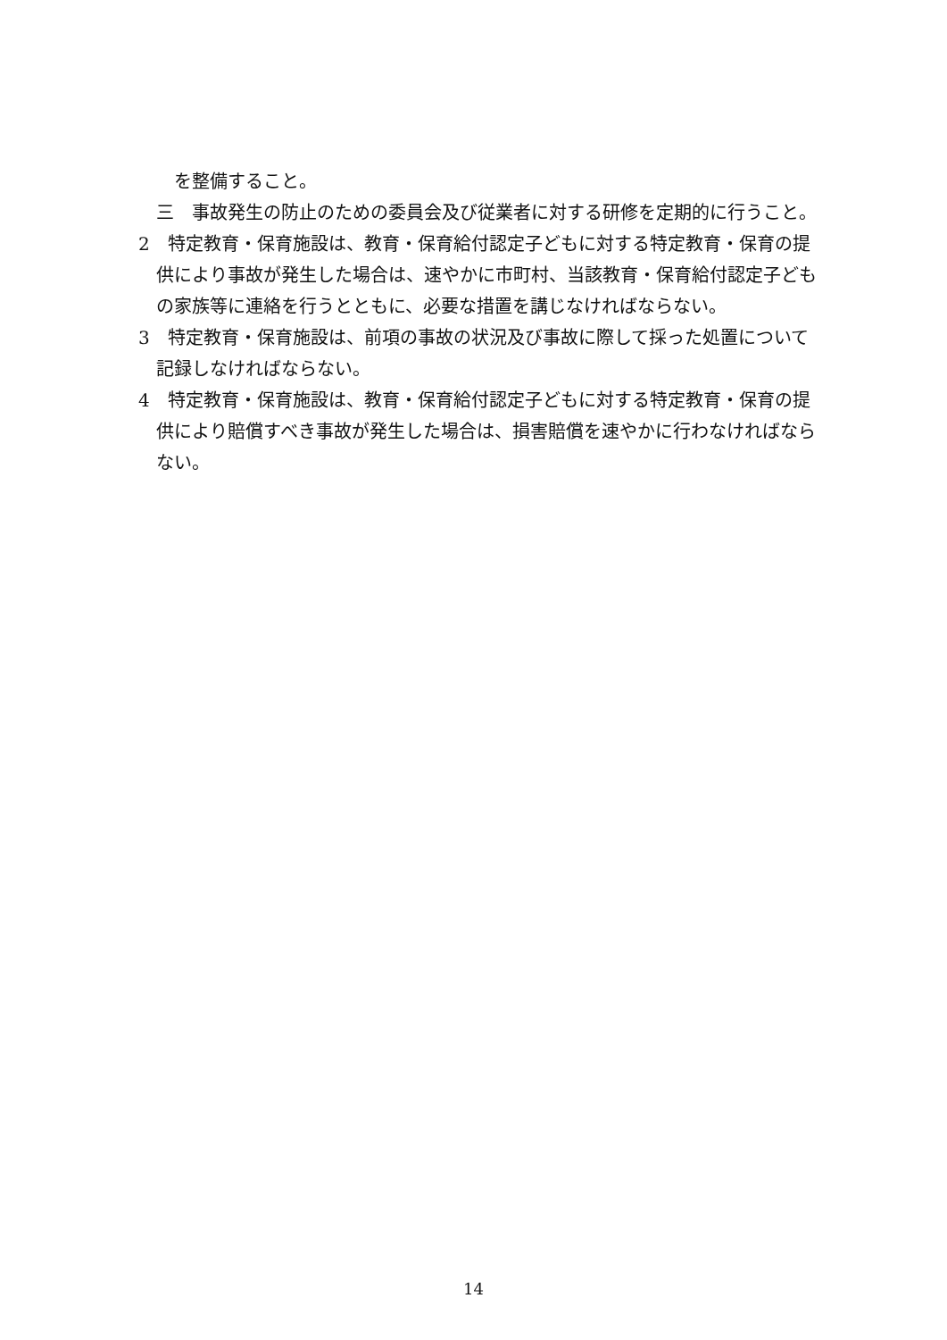を整備すること。
三　事故発生の防止のための委員会及び従業者に対する研修を定期的に行うこと。
2　特定教育・保育施設は、教育・保育給付認定子どもに対する特定教育・保育の提供により事故が発生した場合は、速やかに市町村、当該教育・保育給付認定子どもの家族等に連絡を行うとともに、必要な措置を講じなければならない。
3　特定教育・保育施設は、前項の事故の状況及び事故に際して採った処置について記録しなければならない。
4　特定教育・保育施設は、教育・保育給付認定子どもに対する特定教育・保育の提供により賠償すべき事故が発生した場合は、損害賠償を速やかに行わなければならない。
14